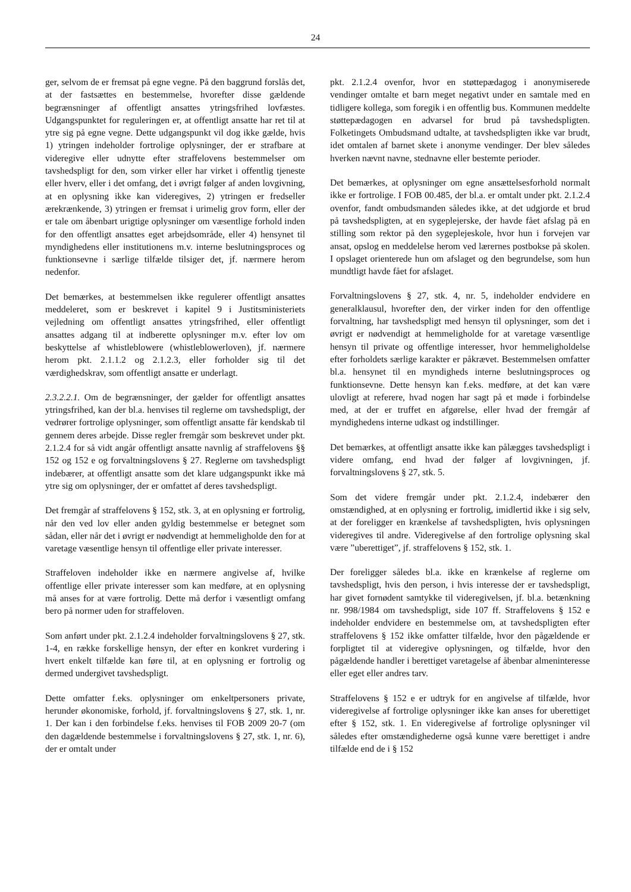24
ger, selvom de er fremsat på egne vegne. På den baggrund forslås det, at der fastsættes en bestemmelse, hvorefter disse gældende begrænsninger af offentligt ansattes ytringsfrihed lovfæstes. Udgangspunktet for reguleringen er, at offentligt ansatte har ret til at ytre sig på egne vegne. Dette udgangspunkt vil dog ikke gælde, hvis 1) ytringen indeholder fortrolige oplysninger, der er strafbare at videregive eller udnytte efter straffelovens bestemmelser om tavshedspligt for den, som virker eller har virket i offentlig tjeneste eller hverv, eller i det omfang, det i øvrigt følger af anden lovgivning, at en oplysning ikke kan videregives, 2) ytringen er fredseller ærekrænkende, 3) ytringen er fremsat i urimelig grov form, eller der er tale om åbenbart urigtige oplysninger om væsentlige forhold inden for den offentligt ansattes eget arbejdsområde, eller 4) hensynet til myndighedens eller institutionens m.v. interne beslutningsproces og funktionsevne i særlige tilfælde tilsiger det, jf. nærmere herom nedenfor.
Det bemærkes, at bestemmelsen ikke regulerer offentligt ansattes meddeleret, som er beskrevet i kapitel 9 i Justitsministeriets vejledning om offentligt ansattes ytringsfrihed, eller offentligt ansattes adgang til at indberette oplysninger m.v. efter lov om beskyttelse af whistleblowere (whistleblowerloven), jf. nærmere herom pkt. 2.1.1.2 og 2.1.2.3, eller forholder sig til det værdighedskrav, som offentligt ansatte er underlagt.
2.3.2.2.1. Om de begrænsninger, der gælder for offentligt ansattes ytringsfrihed, kan der bl.a. henvises til reglerne om tavshedspligt, der vedrører fortrolige oplysninger, som offentligt ansatte får kendskab til gennem deres arbejde. Disse regler fremgår som beskrevet under pkt. 2.1.2.4 for så vidt angår offentligt ansatte navnlig af straffelovens §§ 152 og 152 e og forvaltningslovens § 27. Reglerne om tavshedspligt indebærer, at offentligt ansatte som det klare udgangspunkt ikke må ytre sig om oplysninger, der er omfattet af deres tavshedspligt.
Det fremgår af straffelovens § 152, stk. 3, at en oplysning er fortrolig, når den ved lov eller anden gyldig bestemmelse er betegnet som sådan, eller når det i øvrigt er nødvendigt at hemmeligholde den for at varetage væsentlige hensyn til offentlige eller private interesser.
Straffeloven indeholder ikke en nærmere angivelse af, hvilke offentlige eller private interesser som kan medføre, at en oplysning må anses for at være fortrolig. Dette må derfor i væsentligt omfang bero på normer uden for straffeloven.
Som anført under pkt. 2.1.2.4 indeholder forvaltningslovens § 27, stk. 1-4, en række forskellige hensyn, der efter en konkret vurdering i hvert enkelt tilfælde kan føre til, at en oplysning er fortrolig og dermed undergivet tavshedspligt.
Dette omfatter f.eks. oplysninger om enkeltpersoners private, herunder økonomiske, forhold, jf. forvaltningslovens § 27, stk. 1, nr. 1. Der kan i den forbindelse f.eks. henvises til FOB 2009 20-7 (om den dagældende bestemmelse i forvaltningslovens § 27, stk. 1, nr. 6), der er omtalt under
pkt. 2.1.2.4 ovenfor, hvor en støttepædagog i anonymiserede vendinger omtalte et barn meget negativt under en samtale med en tidligere kollega, som foregik i en offentlig bus. Kommunen meddelte støttepædagogen en advarsel for brud på tavshedspligten. Folketingets Ombudsmand udtalte, at tavshedspligten ikke var brudt, idet omtalen af barnet skete i anonyme vendinger. Der blev således hverken nævnt navne, stednavne eller bestemte perioder.
Det bemærkes, at oplysninger om egne ansættelsesforhold normalt ikke er fortrolige. I FOB 00.485, der bl.a. er omtalt under pkt. 2.1.2.4 ovenfor, fandt ombudsmanden således ikke, at det udgjorde et brud på tavshedspligten, at en sygeplejerske, der havde fået afslag på en stilling som rektor på den sygeplejeskole, hvor hun i forvejen var ansat, opslog en meddelelse herom ved lærernes postbokse på skolen. I opslaget orienterede hun om afslaget og den begrundelse, som hun mundtligt havde fået for afslaget.
Forvaltningslovens § 27, stk. 4, nr. 5, indeholder endvidere en generalklausul, hvorefter den, der virker inden for den offentlige forvaltning, har tavshedspligt med hensyn til oplysninger, som det i øvrigt er nødvendigt at hemmeligholde for at varetage væsentlige hensyn til private og offentlige interesser, hvor hemmeligholdelse efter forholdets særlige karakter er påkrævet. Bestemmelsen omfatter bl.a. hensynet til en myndigheds interne beslutningsproces og funktionsevne. Dette hensyn kan f.eks. medføre, at det kan være ulovligt at referere, hvad nogen har sagt på et møde i forbindelse med, at der er truffet en afgørelse, eller hvad der fremgår af myndighedens interne udkast og indstillinger.
Det bemærkes, at offentligt ansatte ikke kan pålægges tavshedspligt i videre omfang, end hvad der følger af lovgivningen, jf. forvaltningslovens § 27, stk. 5.
Som det videre fremgår under pkt. 2.1.2.4, indebærer den omstændighed, at en oplysning er fortrolig, imidlertid ikke i sig selv, at der foreligger en krænkelse af tavshedspligten, hvis oplysningen videregives til andre. Videregivelse af den fortrolige oplysning skal være ”uberettiget”, jf. straffelovens § 152, stk. 1.
Der foreligger således bl.a. ikke en krænkelse af reglerne om tavshedspligt, hvis den person, i hvis interesse der er tavshedspligt, har givet fornødent samtykke til videregivelsen, jf. bl.a. betænkning nr. 998/1984 om tavshedspligt, side 107 ff. Straffelovens § 152 e indeholder endvidere en bestemmelse om, at tavshedspligten efter straffelovens § 152 ikke omfatter tilfælde, hvor den pågældende er forpligtet til at videregive oplysningen, og tilfælde, hvor den pågældende handler i berettiget varetagelse af åbenbar almeninteresse eller eget eller andres tarv.
Straffelovens § 152 e er udtryk for en angivelse af tilfælde, hvor videregivelse af fortrolige oplysninger ikke kan anses for uberettiget efter § 152, stk. 1. En videregivelse af fortrolige oplysninger vil således efter omstændighederne også kunne være berettiget i andre tilfælde end de i § 152